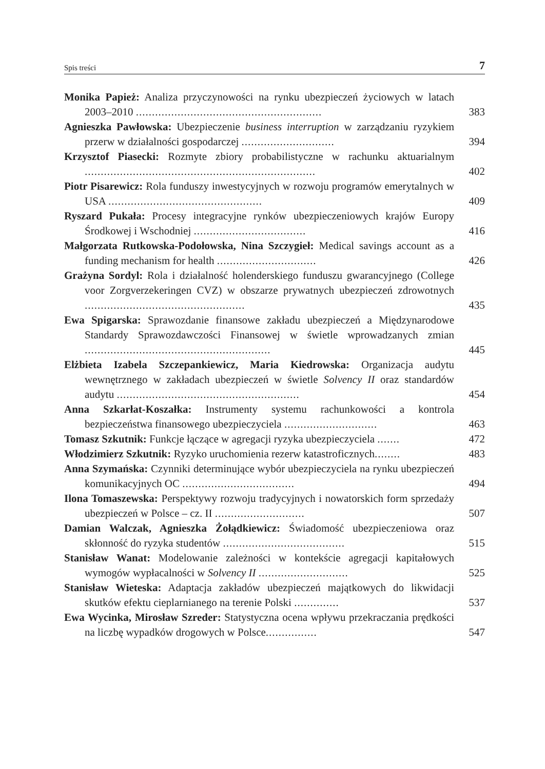Spis treści 7
Monika Papież: Analiza przyczynowości na rynku ubezpieczeń życiowych w latach 2003–2010 ..........................................................
383
Agnieszka Pawłowska: Ubezpieczenie business interruption w zarządzaniu ryzykiem przerw w działalności gospodarczej .............................
394
Krzysztof Piasecki: Rozmyte zbiory probabilistyczne w rachunku aktuarialnym ........................................................................
402
Piotr Pisarewicz: Rola funduszy inwestycyjnych w rozwoju programów emerytalnych w USA ................................................
409
Ryszard Pukała: Procesy integracyjne rynków ubezpieczeniowych krajów Europy Środkowej i Wschodniej ...................................
416
Małgorzata Rutkowska-Podołowska, Nina Szczygieł: Medical savings account as a funding mechanism for health ...............................
426
Grażyna Sordyl: Rola i działalność holenderskiego funduszu gwarancyjnego (College voor Zorgverzekeringen CVZ) w obszarze prywatnych ubezpieczeń zdrowotnych ..................................................
435
Ewa Spigarska: Sprawozdanie finansowe zakładu ubezpieczeń a Międzynarodowe Standardy Sprawozdawczości Finansowej w świetle wprowadzanych zmian ..........................................................
445
Elżbieta Izabela Szczepankiewicz, Maria Kiedrowska: Organizacja audytu wewnętrznego w zakładach ubezpieczeń w świetle Solvency II oraz standardów audytu .........................................................
454
Anna Szkarłat-Koszałka: Instrumenty systemu rachunkowości a kontrola bezpieczeństwa finansowego ubezpieczyciela .............................
463
Tomasz Szkutnik: Funkcje łączące w agregacji ryzyka ubezpieczyciela .......
472
Włodzimierz Szkutnik: Ryzyko uruchomienia rezerw katastroficznych........
483
Anna Szymańska: Czynniki determinujące wybór ubezpieczyciela na rynku ubezpieczeń komunikacyjnych OC ...................................
494
Ilona Tomaszewska: Perspektywy rozwoju tradycyjnych i nowatorskich form sprzedaży ubezpieczeń w Polsce – cz. II ............................
507
Damian Walczak, Agnieszka Żołądkiewicz: Świadomość ubezpieczeniowa oraz skłonność do ryzyka studentów ......................................
515
Stanisław Wanat: Modelowanie zależności w kontekście agregacji kapitałowych wymogów wypłacalności w Solvency II ............................
525
Stanisław Wieteska: Adaptacja zakładów ubezpieczeń majątkowych do likwidacji skutków efektu cieplarnianego na terenie Polski ..............
537
Ewa Wycinka, Mirosław Szreder: Statystyczna ocena wpływu przekraczania prędkości na liczbę wypadków drogowych w Polsce................
547